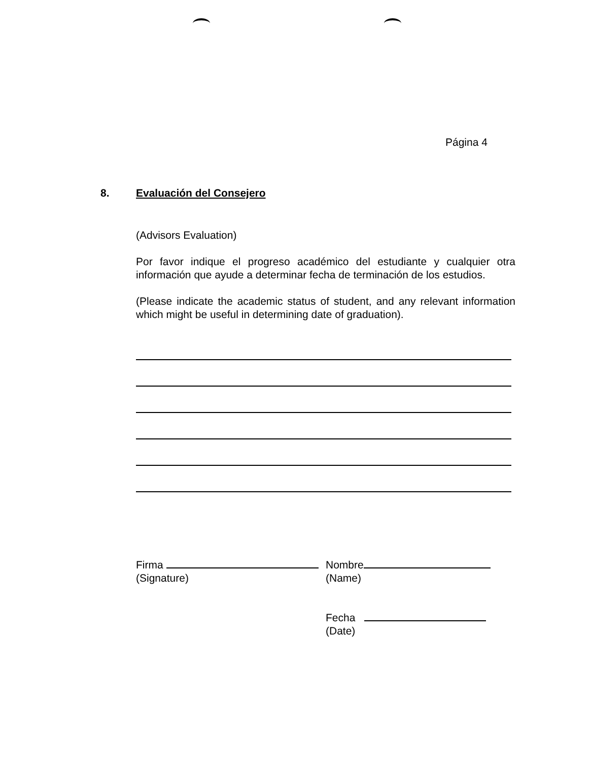Página 4
8. Evaluación del Consejero
(Advisors Evaluation)
Por favor indique el progreso académico del estudiante y cualquier otra información que ayude a determinar fecha de terminación de los estudios.
(Please indicate the academic status of student, and any relevant information which might be useful in determining date of graduation).
Firma
(Signature)
Nombre
(Name)
Fecha
(Date)